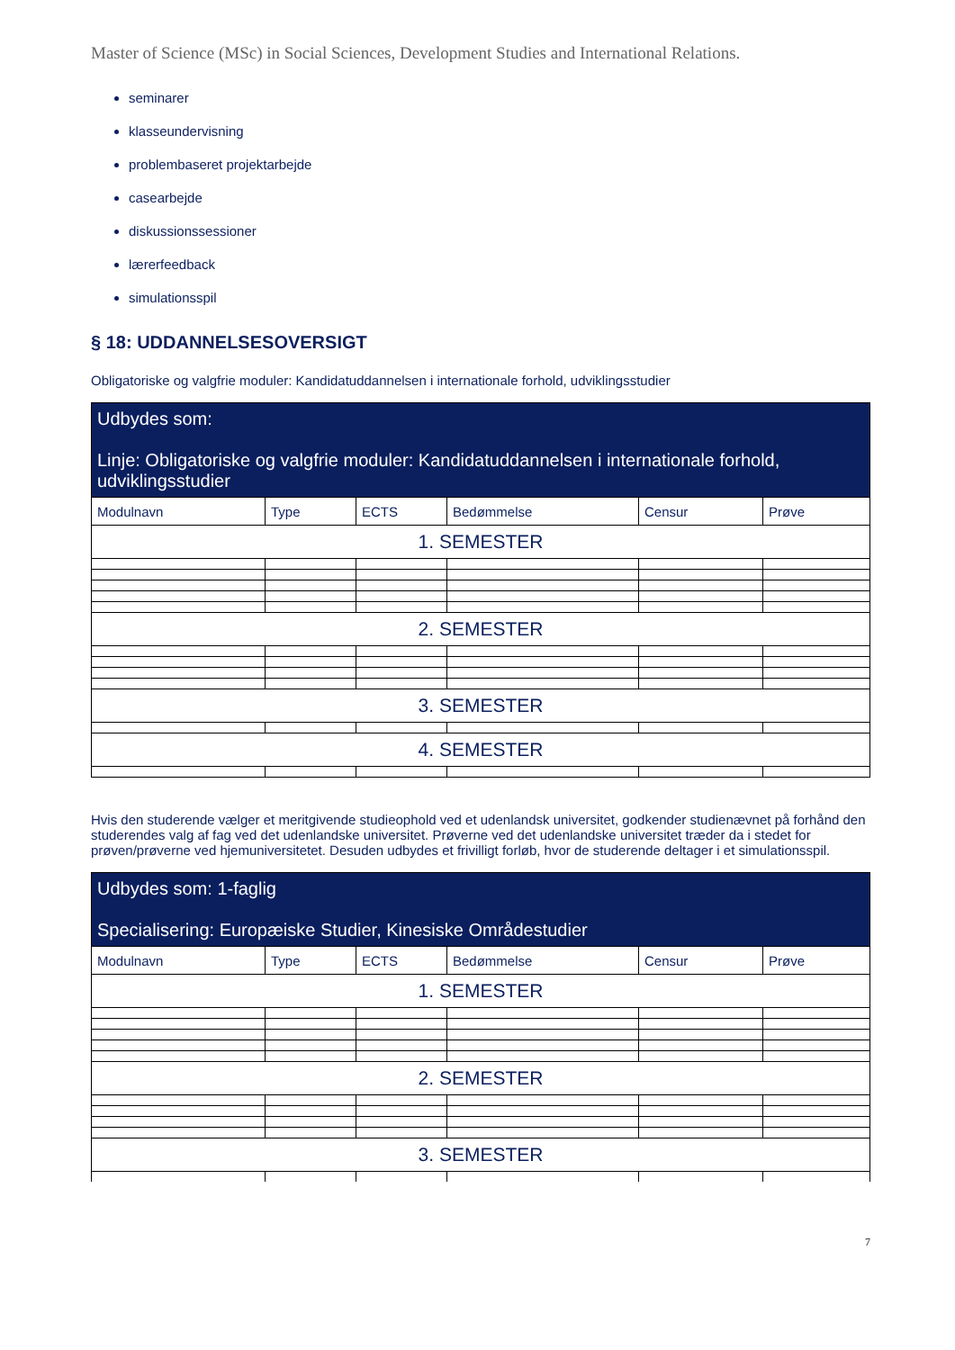Master of Science (MSc) in Social Sciences, Development Studies and International Relations.
seminarer
klasseundervisning
problembaseret projektarbejde
casearbejde
diskussionssessioner
lærerfeedback
simulationsspil
§ 18: UDDANNELSESOVERSIGT
Obligatoriske og valgfrie moduler: Kandidatuddannelsen i internationale forhold, udviklingsstudier
| Udbydes som: Linje: Obligatoriske og valgfrie moduler: Kandidatuddannelsen i internationale forhold, udviklingsstudier | | | | | |
| --- | --- | --- | --- | --- | --- |
| Modulnavn | Type | ECTS | Bedømmelse | Censur | Prøve |
| 1. SEMESTER | | | | | |
| 2. SEMESTER | | | | | |
| 3. SEMESTER | | | | | |
| 4. SEMESTER | | | | | |
Hvis den studerende vælger et meritgivende studieophold ved et udenlandsk universitet, godkender studienævnet på forhånd den studerendes valg af fag ved det udenlandske universitet. Prøverne ved det udenlandske universitet træder da i stedet for prøven/prøverne ved hjemuniversitetet. Desuden udbydes et frivilligt forløb, hvor de studerende deltager i et simulationsspil.
| Udbydes som: 1-faglig Specialisering: Europæiske Studier, Kinesiske Områdestudier | | | | | |
| --- | --- | --- | --- | --- | --- |
| Modulnavn | Type | ECTS | Bedømmelse | Censur | Prøve |
| 1. SEMESTER | | | | | |
| 2. SEMESTER | | | | | |
| 3. SEMESTER | | | | | |
7